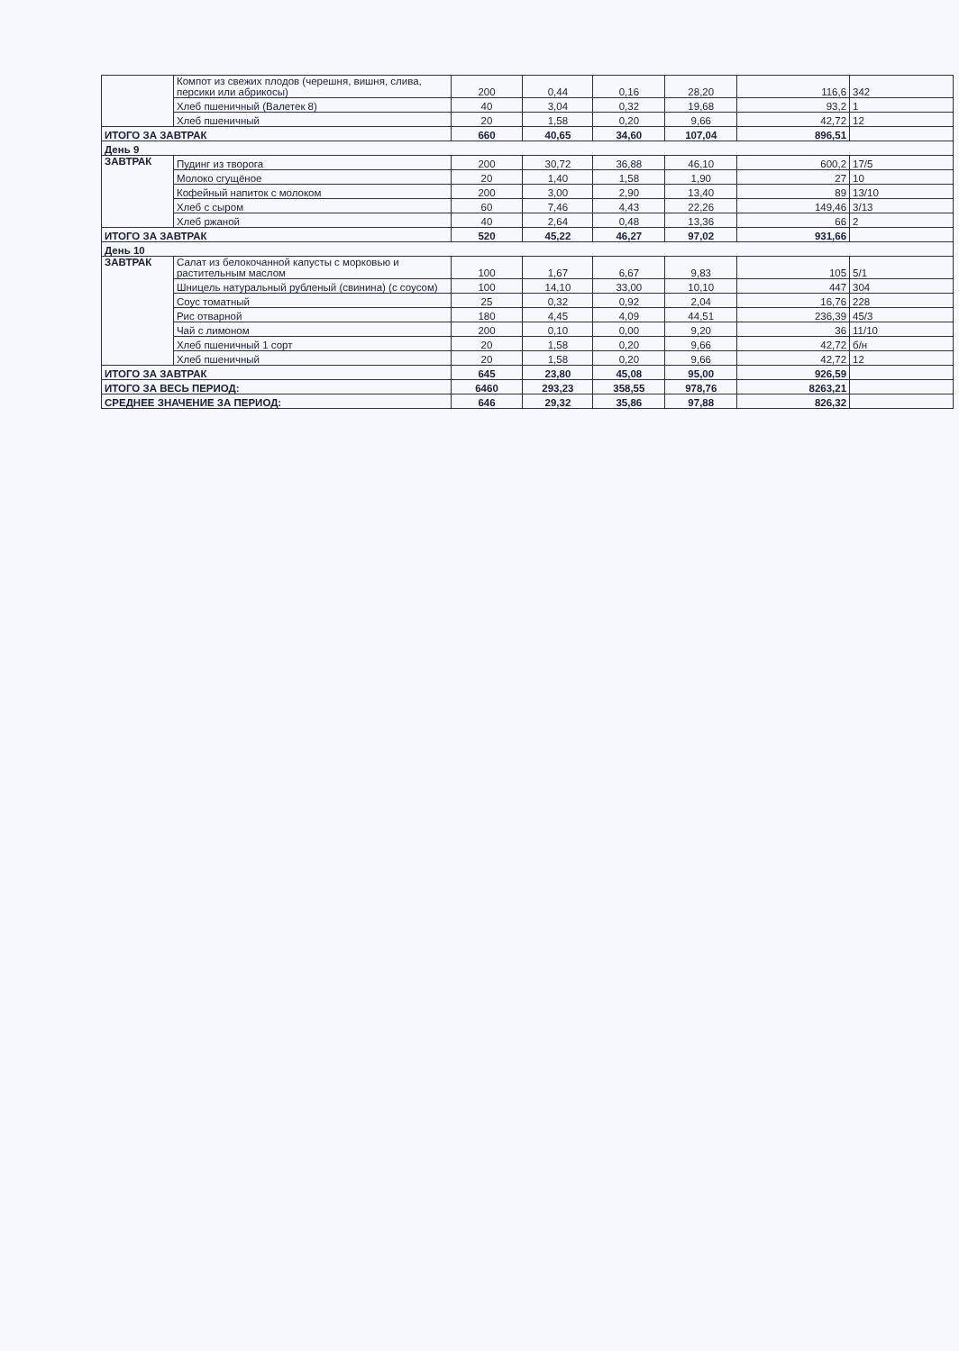| | Компот из свежих плодов (черешня, вишня, слива, персики или абрикосы) | 200 | 0,44 | 0,16 | 28,20 | 116,6 | 342 |
| | Хлеб пшеничный (Валетек 8) | 40 | 3,04 | 0,32 | 19,68 | 93,2 | 1 |
| | Хлеб пшеничный | 20 | 1,58 | 0,20 | 9,66 | 42,72 | 12 |
| ИТОГО ЗА ЗАВТРАК | | 660 | 40,65 | 34,60 | 107,04 | 896,51 | |
| День 9 | | | | | | | |
| ЗАВТРАК | Пудинг из творога | 200 | 30,72 | 36,88 | 46,10 | 600,2 | 17/5 |
| | Молоко сгущёное | 20 | 1,40 | 1,58 | 1,90 | 27 | 10 |
| | Кофейный напиток с молоком | 200 | 3,00 | 2,90 | 13,40 | 89 | 13/10 |
| | Хлеб с сыром | 60 | 7,46 | 4,43 | 22,26 | 149,46 | 3/13 |
| | Хлеб ржаной | 40 | 2,64 | 0,48 | 13,36 | 66 | 2 |
| ИТОГО ЗА ЗАВТРАК | | 520 | 45,22 | 46,27 | 97,02 | 931,66 | |
| День 10 | | | | | | | |
| ЗАВТРАК | Салат из белокочанной капусты с морковью и растительным маслом | 100 | 1,67 | 6,67 | 9,83 | 105 | 5/1 |
| | Шницель натуральный рубленый (свинина) (с соусом) | 100 | 14,10 | 33,00 | 10,10 | 447 | 304 |
| | Соус томатный | 25 | 0,32 | 0,92 | 2,04 | 16,76 | 228 |
| | Рис отварной | 180 | 4,45 | 4,09 | 44,51 | 236,39 | 45/3 |
| | Чай с лимоном | 200 | 0,10 | 0,00 | 9,20 | 36 | 11/10 |
| | Хлеб пшеничный 1 сорт | 20 | 1,58 | 0,20 | 9,66 | 42,72 | б/н |
| | Хлеб пшеничный | 20 | 1,58 | 0,20 | 9,66 | 42,72 | 12 |
| ИТОГО ЗА ЗАВТРАК | | 645 | 23,80 | 45,08 | 95,00 | 926,59 | |
| ИТОГО ЗА ВЕСЬ ПЕРИОД: | | 6460 | 293,23 | 358,55 | 978,76 | 8263,21 | |
| СРЕДНЕЕ ЗНАЧЕНИЕ ЗА ПЕРИОД: | | 646 | 29,32 | 35,86 | 97,88 | 826,32 | |